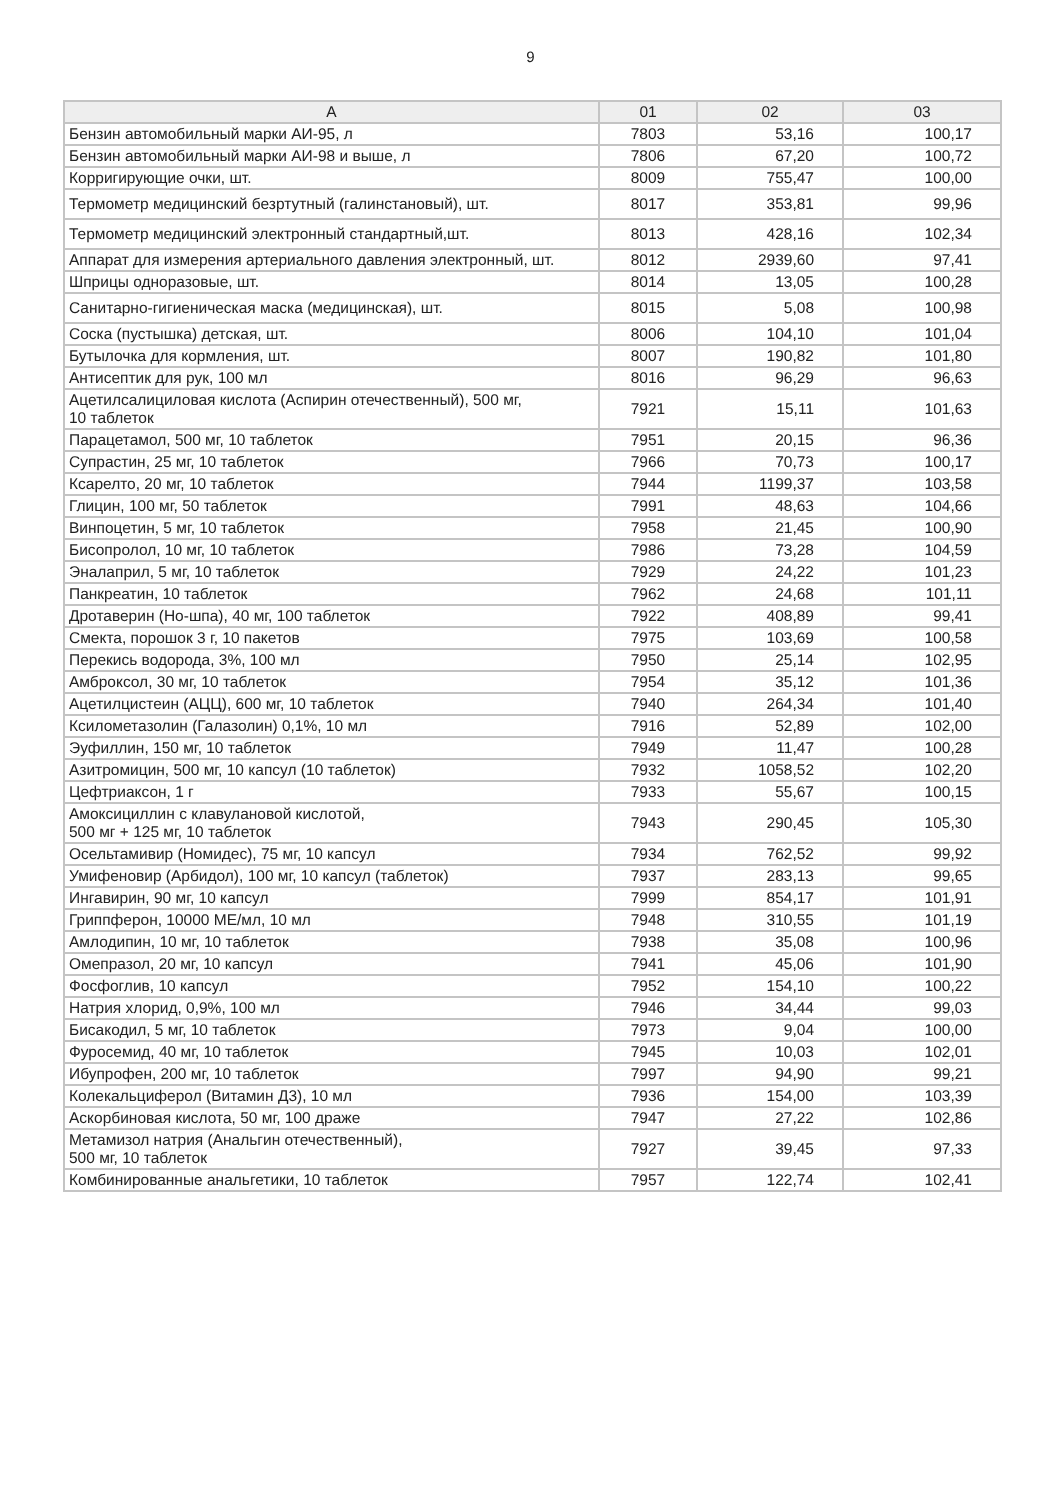9
| А | 01 | 02 | 03 |
| --- | --- | --- | --- |
| Бензин автомобильный марки АИ-95, л | 7803 | 53,16 | 100,17 |
| Бензин автомобильный марки АИ-98 и выше, л | 7806 | 67,20 | 100,72 |
| Корригирующие очки, шт. | 8009 | 755,47 | 100,00 |
| Термометр медицинский безртутный (галинстановый), шт. | 8017 | 353,81 | 99,96 |
| Термометр медицинский электронный стандартный,шт. | 8013 | 428,16 | 102,34 |
| Аппарат для измерения артериального давления электронный, шт. | 8012 | 2939,60 | 97,41 |
| Шприцы одноразовые, шт. | 8014 | 13,05 | 100,28 |
| Санитарно-гигиеническая маска (медицинская), шт. | 8015 | 5,08 | 100,98 |
| Соска (пустышка) детская, шт. | 8006 | 104,10 | 101,04 |
| Бутылочка для кормления, шт. | 8007 | 190,82 | 101,80 |
| Антисептик для рук, 100 мл | 8016 | 96,29 | 96,63 |
| Ацетилсалициловая кислота (Аспирин отечественный), 500 мг, 10 таблеток | 7921 | 15,11 | 101,63 |
| Парацетамол, 500 мг, 10 таблеток | 7951 | 20,15 | 96,36 |
| Супрастин, 25 мг, 10 таблеток | 7966 | 70,73 | 100,17 |
| Ксарелто, 20 мг, 10 таблеток | 7944 | 1199,37 | 103,58 |
| Глицин, 100 мг, 50 таблеток | 7991 | 48,63 | 104,66 |
| Винпоцетин, 5 мг, 10 таблеток | 7958 | 21,45 | 100,90 |
| Бисопролол, 10 мг, 10 таблеток | 7986 | 73,28 | 104,59 |
| Эналаприл, 5 мг, 10 таблеток | 7929 | 24,22 | 101,23 |
| Панкреатин, 10 таблеток | 7962 | 24,68 | 101,11 |
| Дротаверин (Но-шпа), 40 мг, 100 таблеток | 7922 | 408,89 | 99,41 |
| Смекта, порошок 3 г, 10 пакетов | 7975 | 103,69 | 100,58 |
| Перекись водорода, 3%, 100 мл | 7950 | 25,14 | 102,95 |
| Амброксол, 30 мг, 10 таблеток | 7954 | 35,12 | 101,36 |
| Ацетилцистеин (АЦЦ), 600 мг, 10 таблеток | 7940 | 264,34 | 101,40 |
| Ксилометазолин (Галазолин) 0,1%, 10 мл | 7916 | 52,89 | 102,00 |
| Эуфиллин, 150 мг, 10 таблеток | 7949 | 11,47 | 100,28 |
| Азитромицин, 500 мг, 10 капсул (10 таблеток) | 7932 | 1058,52 | 102,20 |
| Цефтриаксон, 1 г | 7933 | 55,67 | 100,15 |
| Амоксициллин с клавулановой кислотой, 500 мг + 125 мг, 10 таблеток | 7943 | 290,45 | 105,30 |
| Осельтамивир (Номидес), 75 мг, 10 капсул | 7934 | 762,52 | 99,92 |
| Умифеновир (Арбидол), 100 мг, 10 капсул (таблеток) | 7937 | 283,13 | 99,65 |
| Ингавирин, 90 мг, 10 капсул | 7999 | 854,17 | 101,91 |
| Гриппферон, 10000 МЕ/мл, 10 мл | 7948 | 310,55 | 101,19 |
| Амлодипин, 10 мг, 10 таблеток | 7938 | 35,08 | 100,96 |
| Омепразол, 20 мг, 10 капсул | 7941 | 45,06 | 101,90 |
| Фосфоглив, 10 капсул | 7952 | 154,10 | 100,22 |
| Натрия хлорид, 0,9%, 100 мл | 7946 | 34,44 | 99,03 |
| Бисакодил, 5 мг, 10 таблеток | 7973 | 9,04 | 100,00 |
| Фуросемид, 40 мг, 10 таблеток | 7945 | 10,03 | 102,01 |
| Ибупрофен, 200 мг, 10 таблеток | 7997 | 94,90 | 99,21 |
| Колекальциферол (Витамин Д3), 10 мл | 7936 | 154,00 | 103,39 |
| Аскорбиновая кислота, 50 мг, 100 драже | 7947 | 27,22 | 102,86 |
| Метамизол натрия (Анальгин отечественный), 500 мг, 10 таблеток | 7927 | 39,45 | 97,33 |
| Комбинированные анальгетики, 10 таблеток | 7957 | 122,74 | 102,41 |